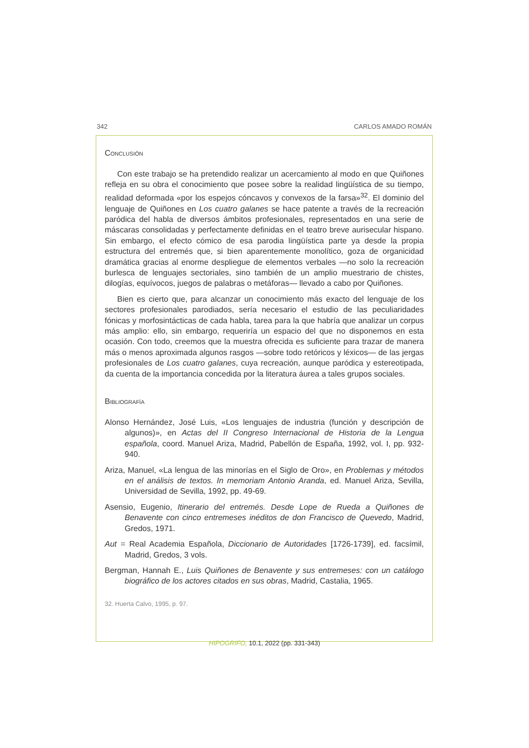342 CARLOS AMADO ROMÁN
Conclusión
Con este trabajo se ha pretendido realizar un acercamiento al modo en que Quiñones refleja en su obra el conocimiento que posee sobre la realidad lingüística de su tiempo, realidad deformada «por los espejos cóncavos y convexos de la farsa»<sup>32</sup>. El dominio del lenguaje de Quiñones en Los cuatro galanes se hace patente a través de la recreación paródica del habla de diversos ámbitos profesionales, representados en una serie de máscaras consolidadas y perfectamente definidas en el teatro breve aurisecular hispano. Sin embargo, el efecto cómico de esa parodia lingüística parte ya desde la propia estructura del entremés que, si bien aparentemente monolítico, goza de organicidad dramática gracias al enorme despliegue de elementos verbales —no solo la recreación burlesca de lenguajes sectoriales, sino también de un amplio muestrario de chistes, dilogías, equívocos, juegos de palabras o metáforas— llevado a cabo por Quiñones.
Bien es cierto que, para alcanzar un conocimiento más exacto del lenguaje de los sectores profesionales parodiados, sería necesario el estudio de las peculiaridades fónicas y morfosintácticas de cada habla, tarea para la que habría que analizar un corpus más amplio: ello, sin embargo, requeriría un espacio del que no disponemos en esta ocasión. Con todo, creemos que la muestra ofrecida es suficiente para trazar de manera más o menos aproximada algunos rasgos —sobre todo retóricos y léxicos— de las jergas profesionales de Los cuatro galanes, cuya recreación, aunque paródica y estereotipada, da cuenta de la importancia concedida por la literatura áurea a tales grupos sociales.
Bibliografía
Alonso Hernández, José Luis, «Los lenguajes de industria (función y descripción de algunos)», en Actas del II Congreso Internacional de Historia de la Lengua española, coord. Manuel Ariza, Madrid, Pabellón de España, 1992, vol. I, pp. 932-940.
Ariza, Manuel, «La lengua de las minorías en el Siglo de Oro», en Problemas y métodos en el análisis de textos. In memoriam Antonio Aranda, ed. Manuel Ariza, Sevilla, Universidad de Sevilla, 1992, pp. 49-69.
Asensio, Eugenio, Itinerario del entremés. Desde Lope de Rueda a Quiñones de Benavente con cinco entremeses inéditos de don Francisco de Quevedo, Madrid, Gredos, 1971.
Aut = Real Academia Española, Diccionario de Autoridades [1726-1739], ed. facsímil, Madrid, Gredos, 3 vols.
Bergman, Hannah E., Luis Quiñones de Benavente y sus entremeses: con un catálogo biográfico de los actores citados en sus obras, Madrid, Castalia, 1965.
32. Huerta Calvo, 1995, p. 97.
HIPOGRIFO, 10.1, 2022 (pp. 331-343)